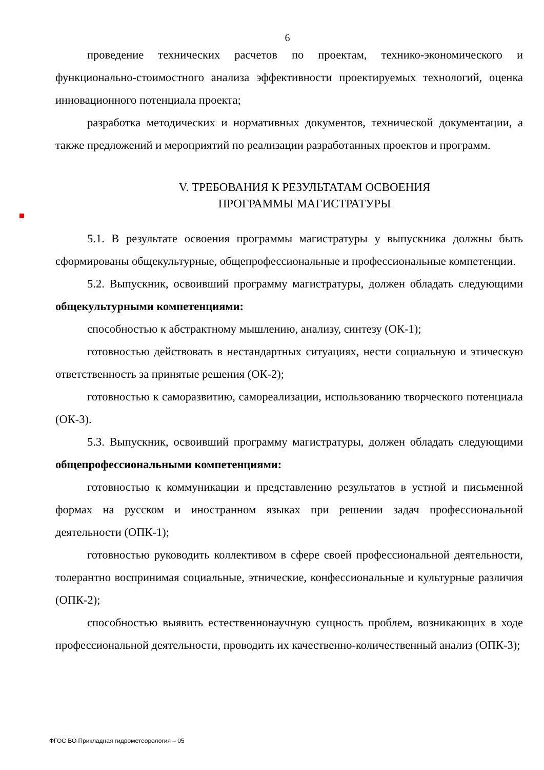6
проведение технических расчетов по проектам, технико-экономического и функционально-стоимостного анализа эффективности проектируемых технологий, оценка инновационного потенциала проекта;
разработка методических и нормативных документов, технической документации, а также предложений и мероприятий по реализации разработанных проектов и программ.
V. ТРЕБОВАНИЯ К РЕЗУЛЬТАТАМ ОСВОЕНИЯ
ПРОГРАММЫ МАГИСТРАТУРЫ
5.1. В результате освоения программы магистратуры у выпускника должны быть сформированы общекультурные, общепрофессиональные и профессиональные компетенции.
5.2. Выпускник, освоивший программу магистратуры, должен обладать следующими общекультурными компетенциями:
способностью к абстрактному мышлению, анализу, синтезу (ОК-1);
готовностью действовать в нестандартных ситуациях, нести социальную и этическую ответственность за принятые решения (ОК-2);
готовностью к саморазвитию, самореализации, использованию творческого потенциала (ОК-3).
5.3. Выпускник, освоивший программу магистратуры, должен обладать следующими общепрофессиональными компетенциями:
готовностью к коммуникации и представлению результатов в устной и письменной формах на русском и иностранном языках при решении задач профессиональной деятельности (ОПК-1);
готовностью руководить коллективом в сфере своей профессиональной деятельности, толерантно воспринимая социальные, этнические, конфессиональные и культурные различия (ОПК-2);
способностью выявить естественнонаучную сущность проблем, возникающих в ходе профессиональной деятельности, проводить их качественно-количественный анализ (ОПК-3);
ФГОС ВО Прикладная гидрометеорология – 05